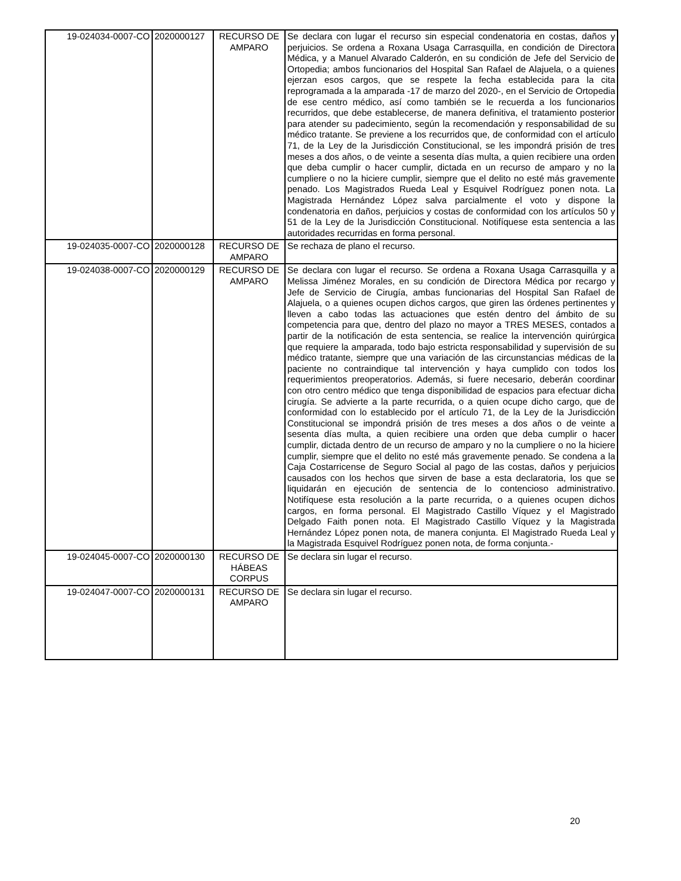| 19-024034-0007-CO | 2020000127 | RECURSO DE AMPARO | Se declara con lugar el recurso sin especial condenatoria en costas, daños y perjuicios. Se ordena a Roxana Usaga Carrasquilla, en condición de Directora Médica, y a Manuel Alvarado Calderón, en su condición de Jefe del Servicio de Ortopedia; ambos funcionarios del Hospital San Rafael de Alajuela, o a quienes ejerzan esos cargos, que se respete la fecha establecida para la cita reprogramada a la amparada -17 de marzo del 2020-, en el Servicio de Ortopedia de ese centro médico, así como también se le recuerda a los funcionarios recurridos, que debe establecerse, de manera definitiva, el tratamiento posterior para atender su padecimiento, según la recomendación y responsabilidad de su médico tratante. Se previene a los recurridos que, de conformidad con el artículo 71, de la Ley de la Jurisdicción Constitucional, se les impondrá prisión de tres meses a dos años, o de veinte a sesenta días multa, a quien recibiere una orden que deba cumplir o hacer cumplir, dictada en un recurso de amparo y no la cumpliere o no la hiciere cumplir, siempre que el delito no esté más gravemente penado. Los Magistrados Rueda Leal y Esquivel Rodríguez ponen nota. La Magistrada Hernández López salva parcialmente el voto y dispone la condenatoria en daños, perjuicios y costas de conformidad con los artículos 50 y 51 de la Ley de la Jurisdicción Constitucional. Notifíquese esta sentencia a las autoridades recurridas en forma personal. |
| 19-024035-0007-CO | 2020000128 | RECURSO DE AMPARO | Se rechaza de plano el recurso. |
| 19-024038-0007-CO | 2020000129 | RECURSO DE AMPARO | Se declara con lugar el recurso. Se ordena a Roxana Usaga Carrasquilla y a Melissa Jiménez Morales, en su condición de Directora Médica por recargo y Jefe de Servicio de Cirugía, ambas funcionarias del Hospital San Rafael de Alajuela, o a quienes ocupen dichos cargos, que giren las órdenes pertinentes y lleven a cabo todas las actuaciones que estén dentro del ámbito de su competencia para que, dentro del plazo no mayor a TRES MESES, contados a partir de la notificación de esta sentencia, se realice la intervención quirúrgica que requiere la amparada, todo bajo estricta responsabilidad y supervisión de su médico tratante, siempre que una variación de las circunstancias médicas de la paciente no contraindique tal intervención y haya cumplido con todos los requerimientos preoperatorios. Además, si fuere necesario, deberán coordinar con otro centro médico que tenga disponibilidad de espacios para efectuar dicha cirugía. Se advierte a la parte recurrida, o a quien ocupe dicho cargo, que de conformidad con lo establecido por el artículo 71, de la Ley de la Jurisdicción Constitucional se impondrá prisión de tres meses a dos años o de veinte a sesenta días multa, a quien recibiere una orden que deba cumplir o hacer cumplir, dictada dentro de un recurso de amparo y no la cumpliere o no la hiciere cumplir, siempre que el delito no esté más gravemente penado. Se condena a la Caja Costarricense de Seguro Social al pago de las costas, daños y perjuicios causados con los hechos que sirven de base a esta declaratoria, los que se liquidarán en ejecución de sentencia de lo contencioso administrativo. Notifíquese esta resolución a la parte recurrida, o a quienes ocupen dichos cargos, en forma personal. El Magistrado Castillo Víquez y el Magistrado Delgado Faith ponen nota. El Magistrado Castillo Víquez y la Magistrada Hernández López ponen nota, de manera conjunta. El Magistrado Rueda Leal y la Magistrada Esquivel Rodríguez ponen nota, de forma conjunta.- |
| 19-024045-0007-CO | 2020000130 | RECURSO DE HÁBEAS CORPUS | Se declara sin lugar el recurso. |
| 19-024047-0007-CO | 2020000131 | RECURSO DE AMPARO | Se declara sin lugar el recurso. |
20